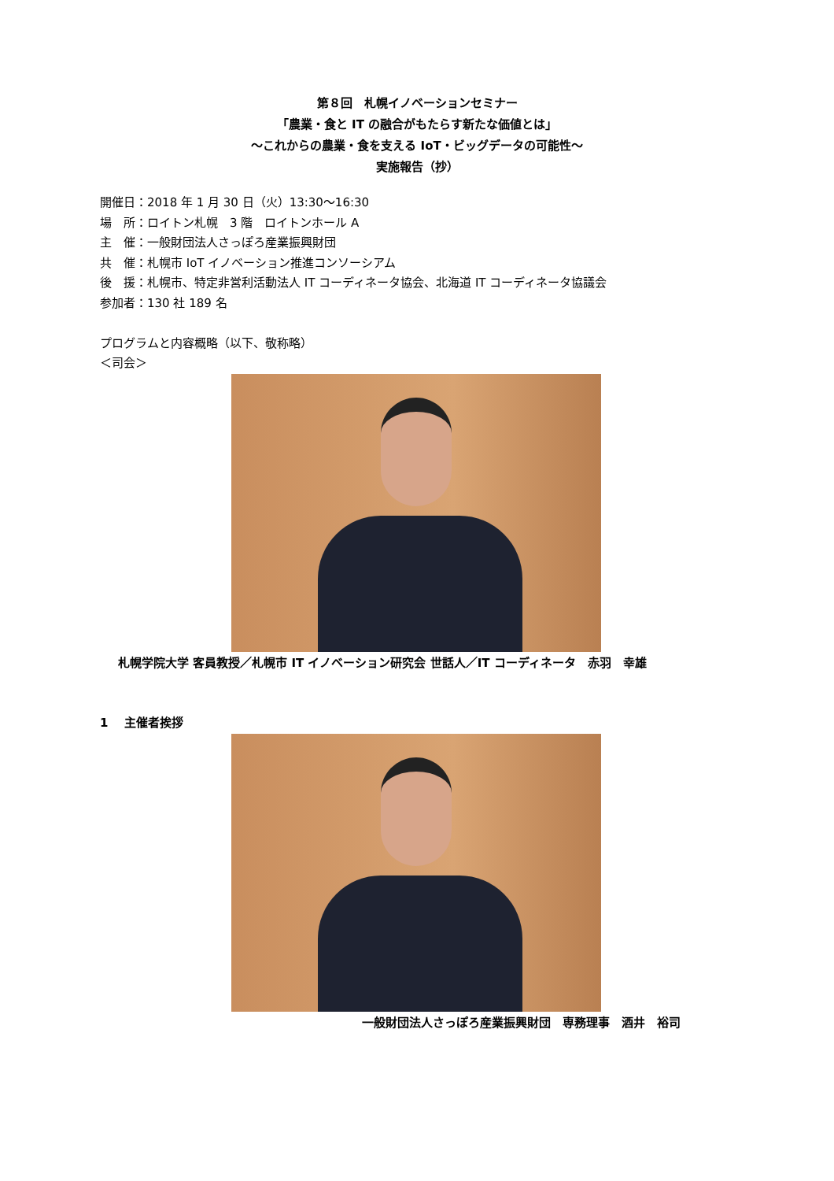第８回　札幌イノベーションセミナー
「農業・食と IT の融合がもたらす新たな価値とは」
～これからの農業・食を支える IoT・ビッグデータの可能性～
実施報告（抄）
開催日：2018 年 1 月 30 日（火）13:30～16:30
場　所：ロイトン札幌　3 階　ロイトンホール A
主　催：一般財団法人さっぽろ産業振興財団
共　催：札幌市 IoT イノベーション推進コンソーシアム
後　援：札幌市、特定非営利活動法人 IT コーディネータ協会、北海道 IT コーディネータ協議会
参加者：130 社 189 名
プログラムと内容概略（以下、敬称略）
＜司会＞
札幌学院大学 客員教授／札幌市 IT イノベーション研究会 世話人／IT コーディネータ　赤羽　幸雄
1　 主催者挨拶
一般財団法人さっぽろ産業振興財団　専務理事　酒井　裕司